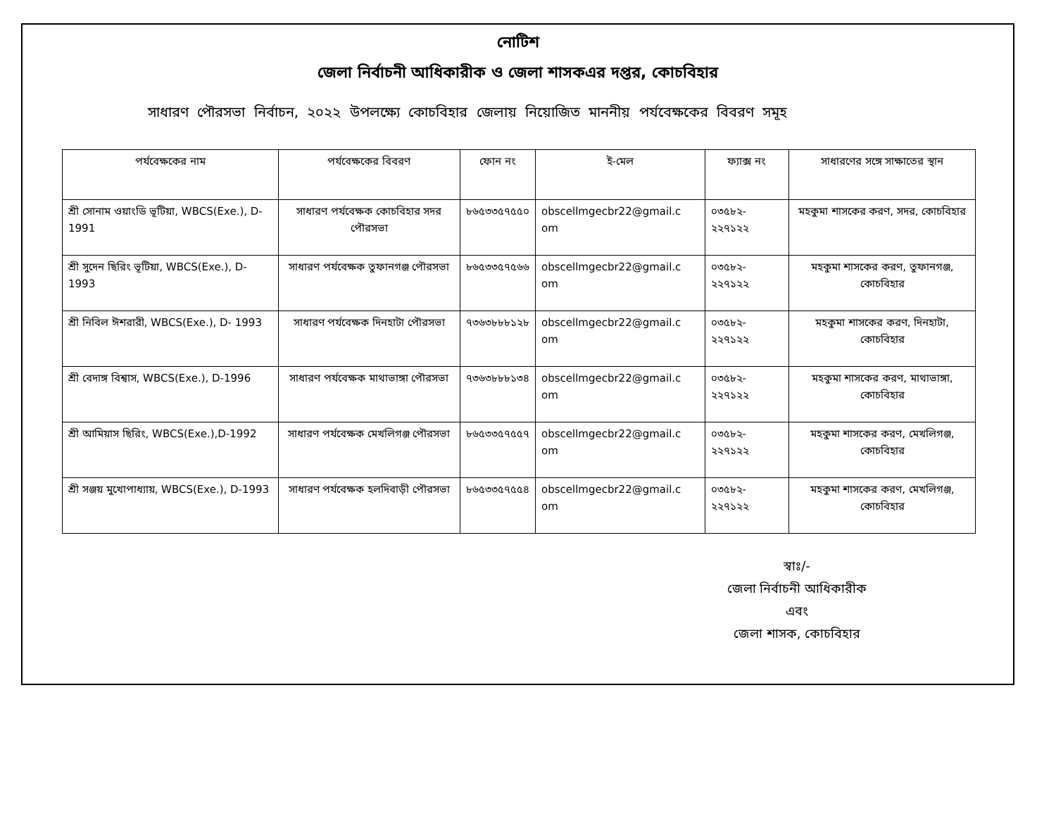নোটিশ
জেলা নির্বাচনী আধিকারীক ও জেলা শাসকএর দপ্তর, কোচবিহার
সাধারণ পৌরসভা নির্বাচন, ২০২২ উপলক্ষ্যে কোচবিহার জেলায় নিয়োজিত মাননীয় পর্যবেক্ষকের বিবরণ সমূহ
| পর্যবেক্ষকের নাম | পর্যবেক্ষকের বিবরণ | ফোন নং | ই-মেল | ফ্যাক্স নং | সাধারণের সঙ্গে সাক্ষাতের স্থান |
| --- | --- | --- | --- | --- | --- |
| শ্রী সোনাম ওয়াংডি ভূটিয়া, WBCS(Exe.), D-1991 | সাধারণ পর্যবেক্ষক কোচবিহার সদর পৌরসভা | ৮৬৫৩৩৫৭৫৫০ | obscellmgecbr22@gmail.c om | ০৩৫৮২- ২২৭১২২ | মহকুমা শাসকের করণ, সদর, কোচবিহার |
| শ্রী সুদেন ছিরিং ভূটিয়া, WBCS(Exe.), D-1993 | সাধারণ পর্যবেক্ষক তুফানগঞ্জ পৌরসভা | ৮৬৫৩৩৫৭৫৬৬ | obscellmgecbr22@gmail.c om | ০৩৫৮২- ২২৭১২২ | মহকুমা শাসকের করণ, তুফানগঞ্জ, কোচবিহার |
| শ্রী নিবিল ঈশরারী, WBCS(Exe.), D- 1993 | সাধারণ পর্যবেক্ষক দিনহাটা পৌরসভা | ৭৩৬৩৮৮৮১২৮ | obscellmgecbr22@gmail.c om | ০৩৫৮২- ২২৭১২২ | মহকুমা শাসকের করণ, দিনহাটা, কোচবিহার |
| শ্রী বেদাঙ্গ বিশ্বাস, WBCS(Exe.), D-1996 | সাধারণ পর্যবেক্ষক মাথাভাঙ্গা পৌরসভা | ৭৩৬৩৮৮৮১৩৪ | obscellmgecbr22@gmail.c om | ০৩৫৮২- ২২৭১২২ | মহকুমা শাসকের করণ, মাথাভাঙ্গা, কোচবিহার |
| শ্রী আমিয়াস ছিরিং, WBCS(Exe.),D-1992 | সাধারণ পর্যবেক্ষক মেখলিগঞ্জ পৌরসভা | ৮৬৫৩৩৫৭৫৫৭ | obscellmgecbr22@gmail.c om | ০৩৫৮২- ২২৭১২২ | মহকুমা শাসকের করণ, মেখলিগঞ্জ, কোচবিহার |
| শ্রী সঞ্জয় মুখোপাধ্যায়, WBCS(Exe.), D-1993 | সাধারণ পর্যবেক্ষক হলদিবাড়ী পৌরসভা | ৮৬৫৩৩৫৭৫৫৪ | obscellmgecbr22@gmail.c om | ০৩৫৮২- ২২৭১২২ | মহকুমা শাসকের করণ, মেখলিগঞ্জ, কোচবিহার |
স্বাঃ/-
জেলা নির্বাচনী আধিকারীক
এবং
জেলা শাসক, কোচবিহার